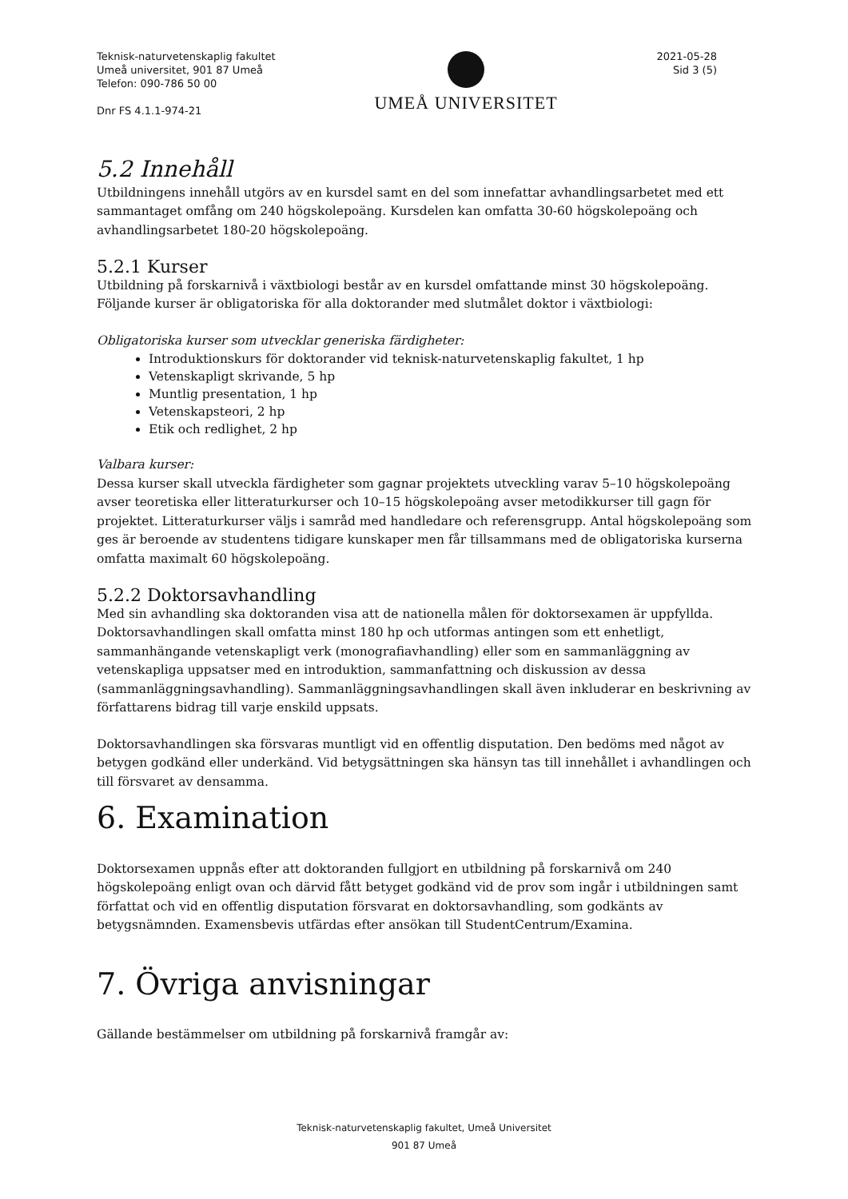Teknisk-naturvetenskaplig fakultet
Umeå universitet, 901 87 Umeå
Telefon: 090-786 50 00
Dnr FS 4.1.1-974-21
UMEÅ UNIVERSITET
2021-05-28
Sid 3 (5)
5.2 Innehåll
Utbildningens innehåll utgörs av en kursdel samt en del som innefattar avhandlingsarbetet med ett sammantaget omfång om 240 högskolepoäng. Kursdelen kan omfatta 30-60 högskolepoäng och avhandlingsarbetet 180-20 högskolepoäng.
5.2.1 Kurser
Utbildning på forskarnivå i växtbiologi består av en kursdel omfattande minst 30 högskolepoäng. Följande kurser är obligatoriska för alla doktorander med slutmålet doktor i växtbiologi:
Obligatoriska kurser som utvecklar generiska färdigheter:
Introduktionskurs för doktorander vid teknisk-naturvetenskaplig fakultet, 1 hp
Vetenskapligt skrivande, 5 hp
Muntlig presentation, 1 hp
Vetenskapsteori, 2 hp
Etik och redlighet, 2 hp
Valbara kurser:
Dessa kurser skall utveckla färdigheter som gagnar projektets utveckling varav 5–10 högskolepoäng avser teoretiska eller litteraturkurser och 10–15 högskolepoäng avser metodikkurser till gagn för projektet. Litteraturkurser väljs i samråd med handledare och referensgrupp. Antal högskolepoäng som ges är beroende av studentens tidigare kunskaper men får tillsammans med de obligatoriska kurserna omfatta maximalt 60 högskolepoäng.
5.2.2 Doktorsavhandling
Med sin avhandling ska doktoranden visa att de nationella målen för doktorsexamen är uppfyllda. Doktorsavhandlingen skall omfatta minst 180 hp och utformas antingen som ett enhetligt, sammanhängande vetenskapligt verk (monografiavhandling) eller som en sammanläggning av vetenskapliga uppsatser med en introduktion, sammanfattning och diskussion av dessa (sammanläggningsavhandling). Sammanläggningsavhandlingen skall även inkluderar en beskrivning av författarens bidrag till varje enskild uppsats.
Doktorsavhandlingen ska försvaras muntligt vid en offentlig disputation. Den bedöms med något av betygen godkänd eller underkänd. Vid betygsättningen ska hänsyn tas till innehållet i avhandlingen och till försvaret av densamma.
6. Examination
Doktorsexamen uppnås efter att doktoranden fullgjort en utbildning på forskarnivå om 240 högskolepoäng enligt ovan och därvid fått betyget godkänd vid de prov som ingår i utbildningen samt författat och vid en offentlig disputation försvarat en doktorsavhandling, som godkänts av betygsnämnden. Examensbevis utfärdas efter ansökan till StudentCentrum/Examina.
7. Övriga anvisningar
Gällande bestämmelser om utbildning på forskarnivå framgår av:
Teknisk-naturvetenskaplig fakultet, Umeå Universitet
901 87 Umeå